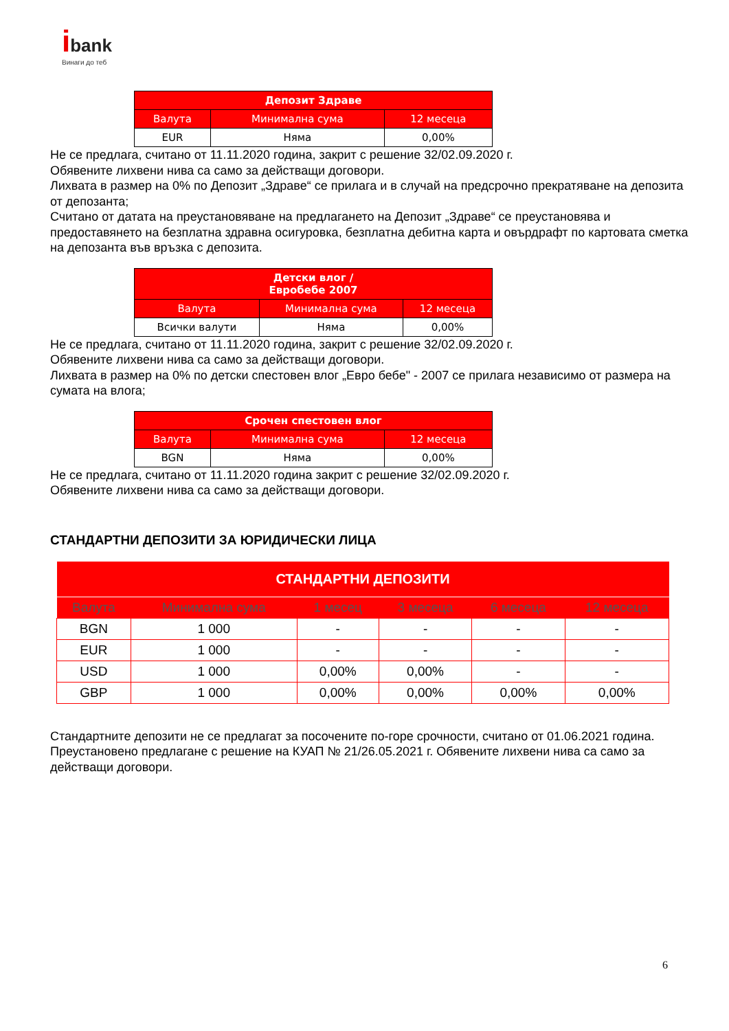ibank
Винаги до теб
| Депозит Здраве | | |
| --- | --- | --- |
| Валута | Минимална сума | 12 месеца |
| EUR | Няма | 0,00% |
Не се предлага, считано от 11.11.2020 година, закрит с решение 32/02.09.2020 г.
Обявените лихвени нива са само за действащи договори.
Лихвата в размер на 0% по Депозит „Здраве“ се прилага и в случай на предсрочно прекратяване на депозита от депозанта;
Считано от датата на преустановяване на предлагането на Депозит „Здраве“ се преустановява и предоставянето на безплатна здравна осигуровка, безплатна дебитна карта и овърдрафт по картовата сметка на депозанта във връзка с депозита.
| Детски влог / Евробебе 2007 | | |
| --- | --- | --- |
| Валута | Минимална сума | 12 месеца |
| Всички валути | Няма | 0,00% |
Не се предлага, считано от 11.11.2020 година, закрит с решение 32/02.09.2020 г.
Обявените лихвени нива са само за действащи договори.
Лихвата в размер на 0% по детски спестовен влог „Евро бебе" - 2007 се прилага независимо от размера на сумата на влога;
| Срочен спестовен влог | | |
| --- | --- | --- |
| Валута | Минимална сума | 12 месеца |
| BGN | Няма | 0,00% |
Не се предлага, считано от 11.11.2020 година закрит с решение 32/02.09.2020 г.
Обявените лихвени нива са само за действащи договори.
СТАНДАРТНИ ДЕПОЗИТИ ЗА ЮРИДИЧЕСКИ ЛИЦА
| СТАНДАРТНИ ДЕПОЗИТИ | | | | | |
| --- | --- | --- | --- | --- | --- |
| Валута | Минимална сума | 1 месец | 3 месеца | 6 месеца | 12 месеца |
| BGN | 1 000 | - | - | - | - |
| EUR | 1 000 | - | - | - | - |
| USD | 1 000 | 0,00% | 0,00% | - | - |
| GBP | 1 000 | 0,00% | 0,00% | 0,00% | 0,00% |
Стандартните депозити не се предлагат за посочените по-горе срочности, считано от 01.06.2021 година. Преустановено предлагане с решение на КУАП № 21/26.05.2021 г. Обявените лихвени нива са само за действащи договори.
6